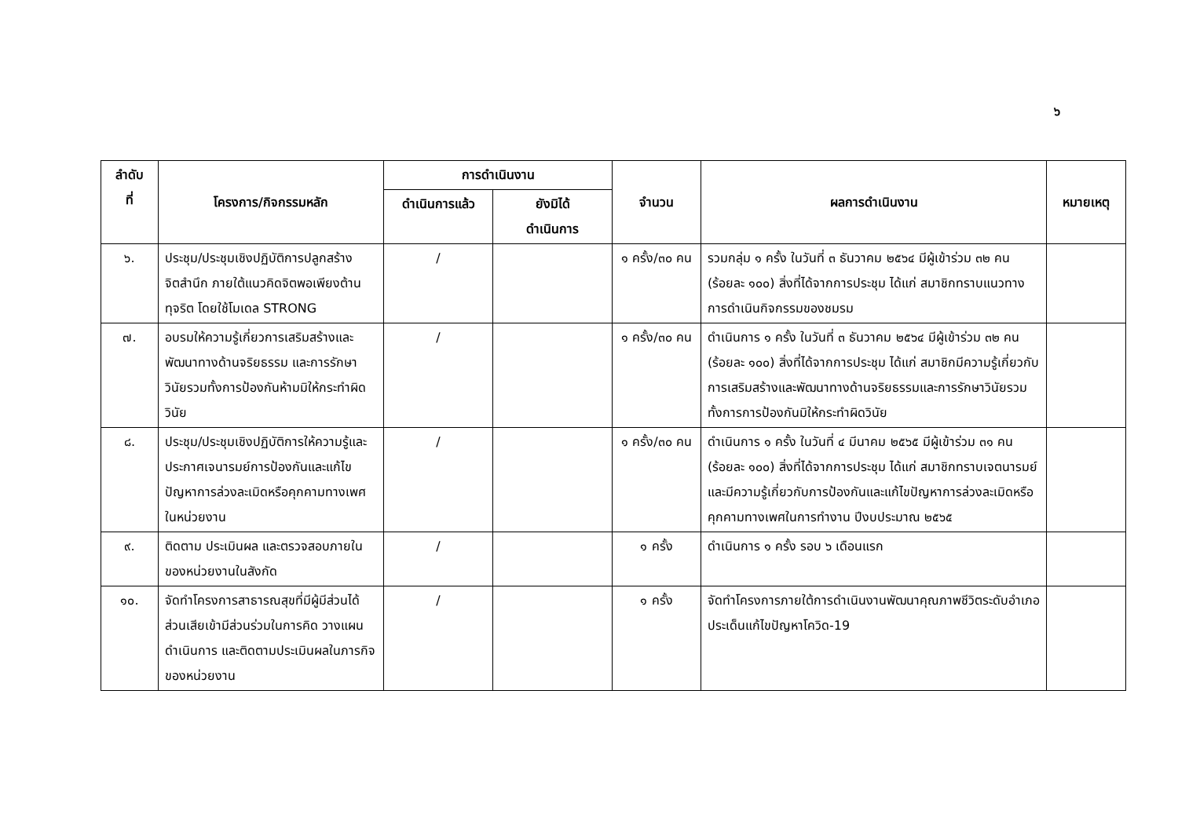๖
| ลำดับ ที่ | โครงการ/กิจกรรมหลัก | การดำเนินงาน | | จำนวน | ผลการดำเนินงาน | หมายเหตุ |
| --- | --- | --- | --- | --- | --- | --- |
| | | ดำเนินการแล้ว | ยังมิได้ ดำเนินการ | | | |
| ๖. | ประชุม/ประชุมเชิงปฏิบัติการปลูกสร้างจิตสำนึก ภายใต้แนวคิดจิตพอเพียงต้านทุจริต โดยใช้โมเดล STRONG | / | | ๑ ครั้ง/๓๐ คน | รวมกลุ่ม ๑ ครั้ง ในวันที่ ๓ ธันวาคม ๒๕๖๔ มีผู้เข้าร่วม ๓๒ คน (ร้อยละ ๑๐๐) สิ่งที่ได้จากการประชุม ได้แก่ สมาชิกทราบแนวทางการดำเนินกิจกรรมของชมรม | |
| ๗. | อบรมให้ความรู้เกี่ยวการเสริมสร้างและพัฒนาทางด้านจริยธรรม และการรักษาวินัยรวมทั้งการป้องกันห้ามมิให้กระทำผิดวินัย | / | | ๑ ครั้ง/๓๐ คน | ดำเนินการ ๑ ครั้ง ในวันที่ ๓ ธันวาคม ๒๕๖๔ มีผู้เข้าร่วม ๓๒ คน (ร้อยละ ๑๐๐) สิ่งที่ได้จากการประชุม ได้แก่ สมาชิกมีความรู้เกี่ยวกับการเสริมสร้างและพัฒนาทางด้านจริยธรรมและการรักษาวินัยรวมทั้งการการป้องกันมิให้กระทำผิดวินัย | |
| ๘. | ประชุม/ประชุมเชิงปฏิบัติการให้ความรู้และประกาศเจนารมย์การป้องกันและแก้ไขปัญหาการล่วงละเมิดหรือคุกคามทางเพศในหน่วยงาน | / | | ๑ ครั้ง/๓๐ คน | ดำเนินการ ๑ ครั้ง ในวันที่ ๔ มีนาคม ๒๕๖๕ มีผู้เข้าร่วม ๓๑ คน (ร้อยละ ๑๐๐) สิ่งที่ได้จากการประชุม ได้แก่ สมาชิกทราบเจตนารมย์และมีความรู้เกี่ยวกับการป้องกันและแก้ไขปัญหาการล่วงละเมิดหรือคุกคามทางเพศในการทำงาน ปีงบประมาณ ๒๕๖๕ | |
| ๙. | ติดตาม ประเมินผล และตรวจสอบภายในของหน่วยงานในสังกัด | / | | ๑ ครั้ง | ดำเนินการ ๑ ครั้ง รอบ ๖ เดือนแรก | |
| ๑๐. | จัดทำโครงการสาธารณสุขที่มีผู้มีส่วนได้ส่วนเสียเข้ามีส่วนร่วมในการคิด วางแผน ดำเนินการ และติดตามประเมินผลในภารกิจของหน่วยงาน | / | | ๑ ครั้ง | จัดทำโครงการภายใต้การดำเนินงานพัฒนาคุณภาพชีวิตระดับอำเภอ ประเด็นแก้ไขปัญหาโควิด-19 | |